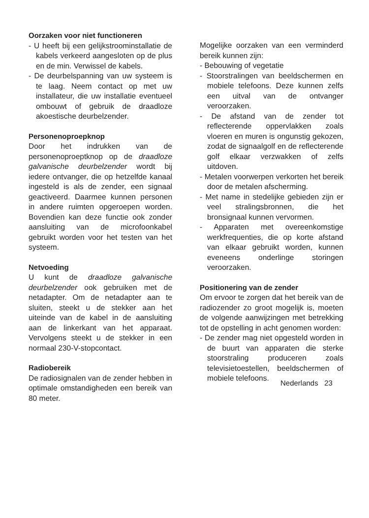Oorzaken voor niet functioneren
- U heeft bij een gelijkstroominstallatie de kabels verkeerd aangesloten op de plus en de min. Verwissel de kabels.
- De deurbelspanning van uw systeem is te laag. Neem contact op met uw installateur, die uw installatie eventueel ombouwt of gebruik de draadloze akoestische deurbelzender.
Personenoproepknop
Door het indrukken van de personenoproeptknop op de draadloze galvanische deurbelzender wordt bij iedere ontvanger, die op hetzelfde kanaal ingesteld is als de zender, een signaal geactiveerd. Daarmee kunnen personen in andere ruimten opgeroepen worden. Bovendien kan deze functie ook zonder aansluiting van de microfoonkabel gebruikt worden voor het testen van het systeem.
Netvoeding
U kunt de draadloze galvanische deurbelzender ook gebruiken met de netadapter. Om de netadapter aan te sluiten, steekt u de stekker aan het uiteinde van de kabel in de aansluiting aan de linkerkant van het apparaat. Vervolgens steekt u de stekker in een normaal 230-V-stopcontact.
Radiobereik
De radiosignalen van de zender hebben in optimale omstandigheden een bereik van 80 meter.
Mogelijke oorzaken van een verminderd bereik kunnen zijn:
- Bebouwing of vegetatie
- Stoorstralingen van beeldschermen en mobiele telefoons. Deze kunnen zelfs een uitval van de ontvanger veroorzaken.
- De afstand van de zender tot reflecterende oppervlakken zoals vloeren en muren is ongunstig gekozen, zodat de signaalgolf en de reflecterende golf elkaar verzwakken of zelfs uitdoven.
- Metalen voorwerpen verkorten het bereik door de metalen afscherming.
- Met name in stedelijke gebieden zijn er veel stralingsbronnen, die het bronsignaal kunnen vervormen.
- Apparaten met overeenkomstige werkfrequenties, die op korte afstand van elkaar gebruikt worden, kunnen eveneens onderlinge storingen veroorzaken.
Positionering van de zender
Om ervoor te zorgen dat het bereik van de radiozender zo groot mogelijk is, moeten de volgende aanwijzingen met betrekking tot de opstelling in acht genomen worden:
- De zender mag niet opgesteld worden in de buurt van apparaten die sterke stoorstraling produceren zoals televisietoestellen, beeldschermen of mobiele telefoons.
Nederlands 23